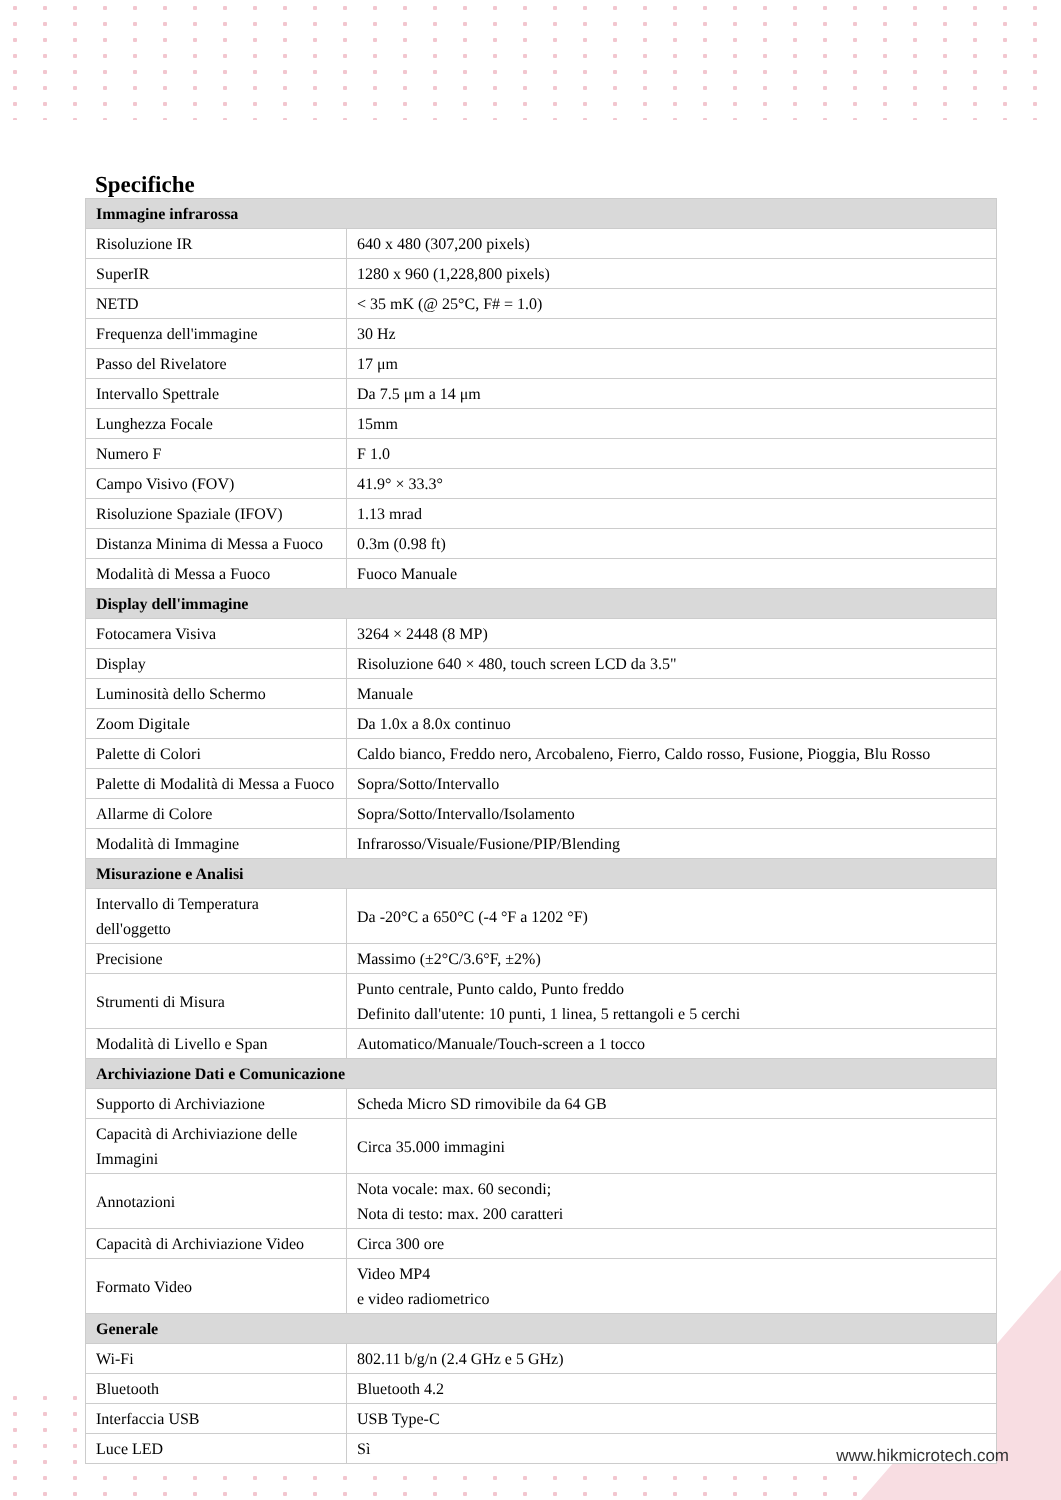Specifiche
| Immagine infrarossa | |
| --- | --- |
| Risoluzione IR | 640 x 480 (307,200 pixels) |
| SuperIR | 1280 x 960 (1,228,800 pixels) |
| NETD | < 35 mK (@ 25°C, F# = 1.0) |
| Frequenza dell'immagine | 30 Hz |
| Passo del Rivelatore | 17 μm |
| Intervallo Spettrale | Da 7.5 μm a 14 μm |
| Lunghezza Focale | 15mm |
| Numero F | F 1.0 |
| Campo Visivo (FOV) | 41.9° × 33.3° |
| Risoluzione Spaziale (IFOV) | 1.13 mrad |
| Distanza Minima di Messa a Fuoco | 0.3m (0.98 ft) |
| Modalità di Messa a Fuoco | Fuoco Manuale |
| Display dell'immagine | |
| Fotocamera Visiva | 3264 × 2448 (8 MP) |
| Display | Risoluzione 640 × 480, touch screen LCD da 3.5" |
| Luminosità dello Schermo | Manuale |
| Zoom Digitale | Da 1.0x a 8.0x continuo |
| Palette di Colori | Caldo bianco, Freddo nero, Arcobaleno, Fierro, Caldo rosso, Fusione, Pioggia, Blu Rosso |
| Palette di Modalità di Messa a Fuoco | Sopra/Sotto/Intervallo |
| Allarme di Colore | Sopra/Sotto/Intervallo/Isolamento |
| Modalità di Immagine | Infrarosso/Visuale/Fusione/PIP/Blending |
| Misurazione e Analisi | |
| Intervallo di Temperatura dell'oggetto | Da -20°C a 650°C (-4 °F a 1202 °F) |
| Precisione | Massimo (±2°C/3.6°F, ±2%) |
| Strumenti di Misura | Punto centrale, Punto caldo, Punto freddo Definito dall'utente: 10 punti, 1 linea, 5 rettangoli e 5 cerchi |
| Modalità di Livello e Span | Automatico/Manuale/Touch-screen a 1 tocco |
| Archiviazione Dati e Comunicazione | |
| Supporto di Archiviazione | Scheda Micro SD rimovibile da 64 GB |
| Capacità di Archiviazione delle Immagini | Circa 35.000 immagini |
| Annotazioni | Nota vocale: max. 60 secondi; Nota di testo: max. 200 caratteri |
| Capacità di Archiviazione Video | Circa 300 ore |
| Formato Video | Video MP4 e video radiometrico |
| Generale | |
| Wi-Fi | 802.11 b/g/n (2.4 GHz e 5 GHz) |
| Bluetooth | Bluetooth 4.2 |
| Interfaccia USB | USB Type-C |
| Luce LED | Sì |
www.hikmicrotech.com